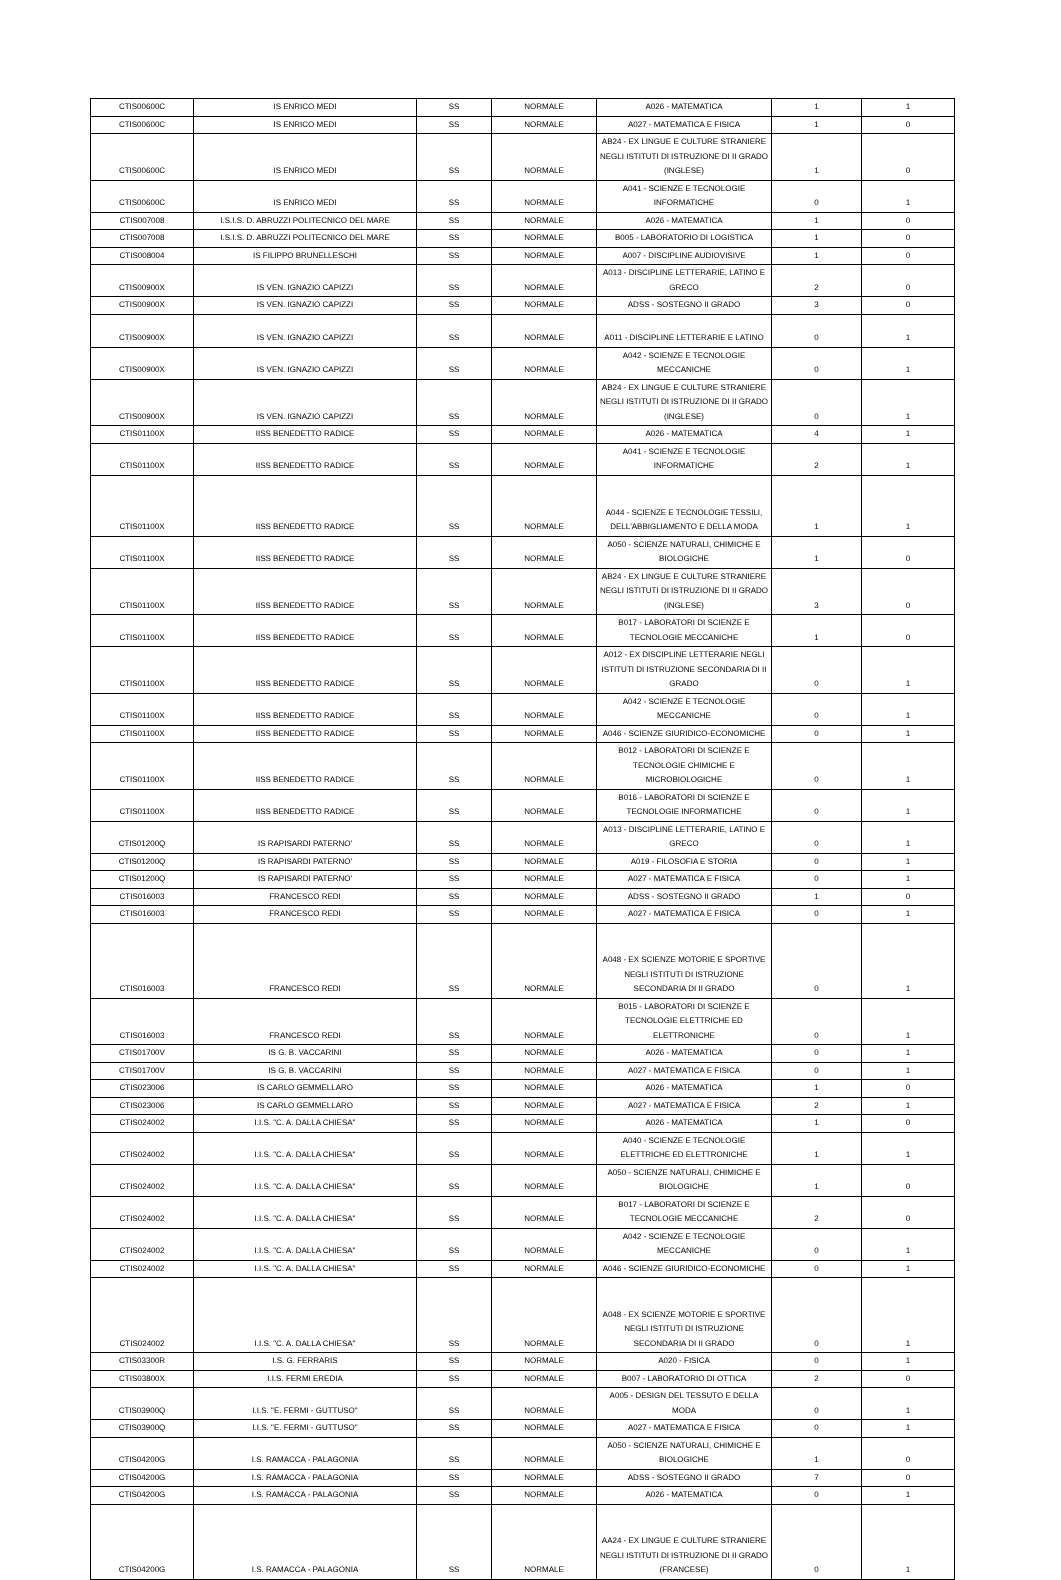| CTIS00600C | IS ENRICO MEDI | SS | NORMALE | A026 - MATEMATICA | 1 | 1 |
| CTIS00600C | IS ENRICO MEDI | SS | NORMALE | A027 - MATEMATICA E FISICA | 1 | 0 |
| CTIS00600C | IS ENRICO MEDI | SS | NORMALE | AB24 - EX LINGUE E CULTURE STRANIERE NEGLI ISTITUTI DI ISTRUZIONE DI II GRADO (INGLESE) | 1 | 0 |
| CTIS00600C | IS ENRICO MEDI | SS | NORMALE | A041 - SCIENZE E TECNOLOGIE INFORMATICHE | 0 | 1 |
| CTIS007008 | I.S.I.S. D. ABRUZZI POLITECNICO DEL MARE | SS | NORMALE | A026 - MATEMATICA | 1 | 0 |
| CTIS007008 | I.S.I.S. D. ABRUZZI POLITECNICO DEL MARE | SS | NORMALE | B005 - LABORATORIO DI LOGISTICA | 1 | 0 |
| CTIS008004 | IS FILIPPO BRUNELLESCHI | SS | NORMALE | A007 - DISCIPLINE AUDIOVISIVE | 1 | 0 |
| CTIS00900X | IS VEN. IGNAZIO CAPIZZI | SS | NORMALE | A013 - DISCIPLINE LETTERARIE, LATINO E GRECO | 2 | 0 |
| CTIS00900X | IS VEN. IGNAZIO CAPIZZI | SS | NORMALE | ADSS - SOSTEGNO II GRADO | 3 | 0 |
| CTIS00900X | IS VEN. IGNAZIO CAPIZZI | SS | NORMALE | A011 - DISCIPLINE LETTERARIE E LATINO | 0 | 1 |
| CTIS00900X | IS VEN. IGNAZIO CAPIZZI | SS | NORMALE | A042 - SCIENZE E TECNOLOGIE MECCANICHE | 0 | 1 |
| CTIS00900X | IS VEN. IGNAZIO CAPIZZI | SS | NORMALE | AB24 - EX LINGUE E CULTURE STRANIERE NEGLI ISTITUTI DI ISTRUZIONE DI II GRADO (INGLESE) | 0 | 1 |
| CTIS01100X | IISS BENEDETTO RADICE | SS | NORMALE | A026 - MATEMATICA | 4 | 1 |
| CTIS01100X | IISS BENEDETTO RADICE | SS | NORMALE | A041 - SCIENZE E TECNOLOGIE INFORMATICHE | 2 | 1 |
| CTIS01100X | IISS BENEDETTO RADICE | SS | NORMALE | A044 - SCIENZE E TECNOLOGIE TESSILI, DELL'ABBIGLIAMENTO E DELLA MODA | 1 | 1 |
| CTIS01100X | IISS BENEDETTO RADICE | SS | NORMALE | A050 - SCIENZE NATURALI, CHIMICHE E BIOLOGICHE | 1 | 0 |
| CTIS01100X | IISS BENEDETTO RADICE | SS | NORMALE | AB24 - EX LINGUE E CULTURE STRANIERE NEGLI ISTITUTI DI ISTRUZIONE DI II GRADO (INGLESE) | 3 | 0 |
| CTIS01100X | IISS BENEDETTO RADICE | SS | NORMALE | B017 - LABORATORI DI SCIENZE E TECNOLOGIE MECCANICHE | 1 | 0 |
| CTIS01100X | IISS BENEDETTO RADICE | SS | NORMALE | A012 - EX DISCIPLINE LETTERARIE NEGLI ISTITUTI DI ISTRUZIONE SECONDARIA DI II GRADO | 0 | 1 |
| CTIS01100X | IISS BENEDETTO RADICE | SS | NORMALE | A042 - SCIENZE E TECNOLOGIE MECCANICHE | 0 | 1 |
| CTIS01100X | IISS BENEDETTO RADICE | SS | NORMALE | A046 - SCIENZE GIURIDICO-ECONOMICHE | 0 | 1 |
| CTIS01100X | IISS BENEDETTO RADICE | SS | NORMALE | B012 - LABORATORI DI SCIENZE E TECNOLOGIE CHIMICHE E MICROBIOLOGICHE | 0 | 1 |
| CTIS01100X | IISS BENEDETTO RADICE | SS | NORMALE | B016 - LABORATORI DI SCIENZE E TECNOLOGIE INFORMATICHE | 0 | 1 |
| CTIS01200Q | IS RAPISARDI PATERNO' | SS | NORMALE | A013 - DISCIPLINE LETTERARIE, LATINO E GRECO | 0 | 1 |
| CTIS01200Q | IS RAPISARDI PATERNO' | SS | NORMALE | A019 - FILOSOFIA E STORIA | 0 | 1 |
| CTIS01200Q | IS RAPISARDI PATERNO' | SS | NORMALE | A027 - MATEMATICA E FISICA | 0 | 1 |
| CTIS016003 | FRANCESCO REDI | SS | NORMALE | ADSS - SOSTEGNO II GRADO | 1 | 0 |
| CTIS016003 | FRANCESCO REDI | SS | NORMALE | A027 - MATEMATICA E FISICA | 0 | 1 |
| CTIS016003 | FRANCESCO REDI | SS | NORMALE | A048 - EX SCIENZE MOTORIE E SPORTIVE NEGLI ISTITUTI DI ISTRUZIONE SECONDARIA DI II GRADO | 0 | 1 |
| CTIS016003 | FRANCESCO REDI | SS | NORMALE | B015 - LABORATORI DI SCIENZE E TECNOLOGIE ELETTRICHE ED ELETTRONICHE | 0 | 1 |
| CTIS01700V | IS G. B. VACCARINI | SS | NORMALE | A026 - MATEMATICA | 0 | 1 |
| CTIS01700V | IS G. B. VACCARINI | SS | NORMALE | A027 - MATEMATICA E FISICA | 0 | 1 |
| CTIS023006 | IS CARLO GEMMELLARO | SS | NORMALE | A026 - MATEMATICA | 1 | 0 |
| CTIS023006 | IS CARLO GEMMELLARO | SS | NORMALE | A027 - MATEMATICA E FISICA | 2 | 1 |
| CTIS024002 | I.I.S. "C. A. DALLA CHIESA" | SS | NORMALE | A026 - MATEMATICA | 1 | 0 |
| CTIS024002 | I.I.S. "C. A. DALLA CHIESA" | SS | NORMALE | A040 - SCIENZE E TECNOLOGIE ELETTRICHE ED ELETTRONICHE | 1 | 1 |
| CTIS024002 | I.I.S. "C. A. DALLA CHIESA" | SS | NORMALE | A050 - SCIENZE NATURALI, CHIMICHE E BIOLOGICHE | 1 | 0 |
| CTIS024002 | I.I.S. "C. A. DALLA CHIESA" | SS | NORMALE | B017 - LABORATORI DI SCIENZE E TECNOLOGIE MECCANICHE | 2 | 0 |
| CTIS024002 | I.I.S. "C. A. DALLA CHIESA" | SS | NORMALE | A042 - SCIENZE E TECNOLOGIE MECCANICHE | 0 | 1 |
| CTIS024002 | I.I.S. "C. A. DALLA CHIESA" | SS | NORMALE | A046 - SCIENZE GIURIDICO-ECONOMICHE | 0 | 1 |
| CTIS024002 | I.I.S. "C. A. DALLA CHIESA" | SS | NORMALE | A048 - EX SCIENZE MOTORIE E SPORTIVE NEGLI ISTITUTI DI ISTRUZIONE SECONDARIA DI II GRADO | 0 | 1 |
| CTIS03300R | I.S. G. FERRARIS | SS | NORMALE | A020 - FISICA | 0 | 1 |
| CTIS03800X | I.I.S. FERMI EREDIA | SS | NORMALE | B007 - LABORATORIO DI OTTICA | 2 | 0 |
| CTIS03900Q | I.I.S. "E. FERMI - GUTTUSO" | SS | NORMALE | A005 - DESIGN DEL TESSUTO E DELLA MODA | 0 | 1 |
| CTIS03900Q | I.I.S. "E. FERMI - GUTTUSO" | SS | NORMALE | A027 - MATEMATICA E FISICA | 0 | 1 |
| CTIS04200G | I.S. RAMACCA - PALAGONIA | SS | NORMALE | A050 - SCIENZE NATURALI, CHIMICHE E BIOLOGICHE | 1 | 0 |
| CTIS04200G | I.S. RAMACCA - PALAGONIA | SS | NORMALE | ADSS - SOSTEGNO II GRADO | 7 | 0 |
| CTIS04200G | I.S. RAMACCA - PALAGONIA | SS | NORMALE | A026 - MATEMATICA | 0 | 1 |
| CTIS04200G | I.S. RAMACCA - PALAGONIA | SS | NORMALE | AA24 - EX LINGUE E CULTURE STRANIERE NEGLI ISTITUTI DI ISTRUZIONE DI II GRADO (FRANCESE) | 0 | 1 |